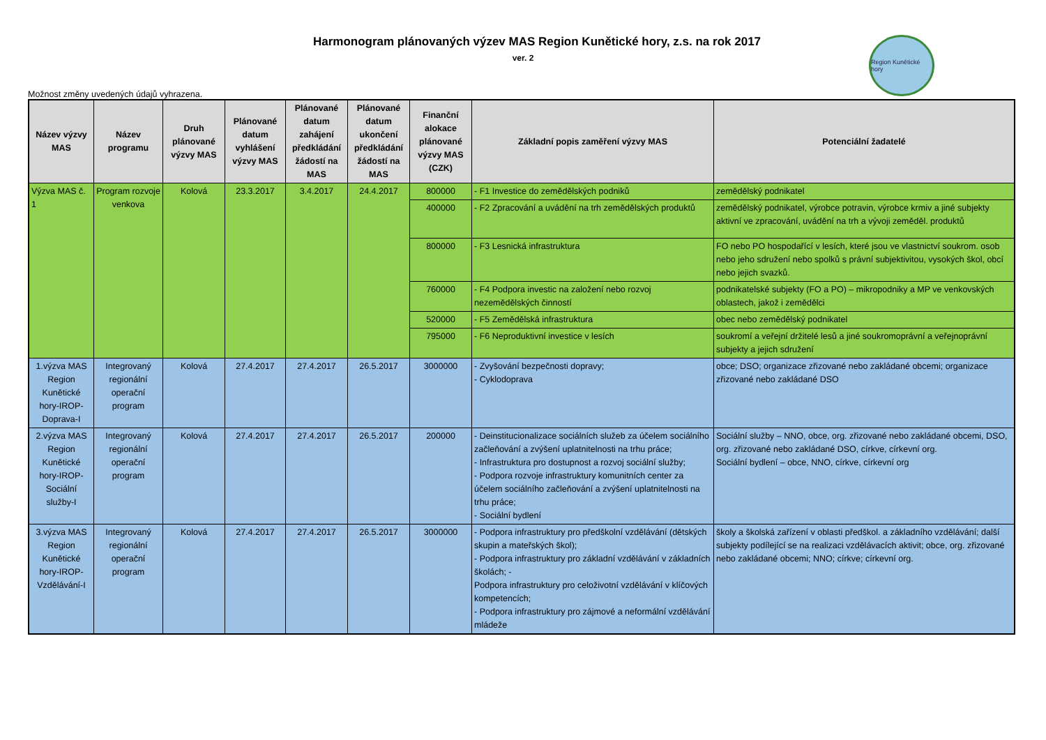Harmonogram plánovaných výzev MAS Region Kunětické hory, z.s. na rok 2017
ver. 2
Region Kunětické hory
Možnost změny uvedených údajů vyhrazena.
| Název výzvy MAS | Název programu | Druh plánované výzvy MAS | Plánované datum vyhlášení výzvy MAS | Plánované datum zahájení předkládání žádostí na MAS | Plánované datum ukončení předkládání žádostí na MAS | Finanční alokace plánované výzvy MAS (CZK) | Základní popis zaměření výzvy MAS | Potenciální žadatelé |
| --- | --- | --- | --- | --- | --- | --- | --- | --- |
| Výzva MAS č. 1 | Program rozvoje venkova | Kolová | 23.3.2017 | 3.4.2017 | 24.4.2017 | 800000 | - F1 Investice do zemědělských podniků | zemědělský podnikatel |
| | | | | | | 400000 | - F2 Zpracování a uvádění na trh zemědělských produktů | zemědělský podnikatel, výrobce potravin, výrobce krmiv a jiné subjekty aktivní ve zpracování, uvádění na trh a vývoji zeměděl. produktů |
| | | | | | | 800000 | - F3 Lesnická infrastruktura | FO nebo PO hospodařící v lesích, které jsou ve vlastnictví soukrom. osob nebo jeho sdružení nebo spolků s právní subjektivitou, vysokých škol, obcí nebo jejich svazků. |
| | | | | | | 760000 | - F4 Podpora investic na založení nebo rozvoj nezemědělských činností | podnikatelské subjekty (FO a PO) – mikropodniky a MP ve venkovských oblastech, jakož i zemědělci |
| | | | | | | 520000 | - F5 Zemědělská infrastruktura | obec nebo zemědělský podnikatel |
| | | | | | | 795000 | - F6 Neproduktivní investice v lesích | soukromí a veřejní držitelé lesů a jiné soukromoprávní a veřejnoprávní subjekty a jejich sdružení |
| 1.výzva MAS Region Kunětické hory-IROP-Doprava-I | Integrovaný regionální operační program | Kolová | 27.4.2017 | 27.4.2017 | 26.5.2017 | 3000000 | - Zvyšování bezpečnosti dopravy; - Cyklodoprava | obce; DSO; organizace zřizované nebo zakládané obcemi; organizace zřizované nebo zakládané DSO |
| 2.výzva MAS Region Kunětické hory-IROP-Sociální služby-I | Integrovaný regionální operační program | Kolová | 27.4.2017 | 27.4.2017 | 26.5.2017 | 200000 | - Deinstitucionalizace sociálních služeb za účelem sociálního začleňování a zvýšení uplatnitelnosti na trhu práce; - Infrastruktura pro dostupnost a rozvoj sociální služby; - Podpora rozvoje infrastruktury komunitních center za účelem sociálního začleňování a zvýšení uplatnitelnosti na trhu práce; - Sociální bydlení | Sociální služby – NNO, obce, org. zřizované nebo zakládané obcemi, DSO, org. zřizované nebo zakládané DSO, církve, církevní org. Sociální bydlení – obce, NNO, církve, církevní org |
| 3.výzva MAS Region Kunětické hory-IROP-Vzdělávání-I | Integrovaný regionální operační program | Kolová | 27.4.2017 | 27.4.2017 | 26.5.2017 | 3000000 | - Podpora infrastruktury pro předškolní vzdělávání (dětských skupin a mateřských škol); - Podpora infrastruktury pro základní vzdělávání v základních školách; - Podpora infrastruktury pro celoživotní vzdělávání v klíčových kompetencích; - Podpora infrastruktury pro zájmové a neformální vzdělávání mládeže | školy a školská zařízení v oblasti předškol. a základního vzdělávání; další subjekty podílející se na realizaci vzdělávacích aktivit; obce, org. zřizované nebo zakládané obcemi; NNO; církve; církevní org. |